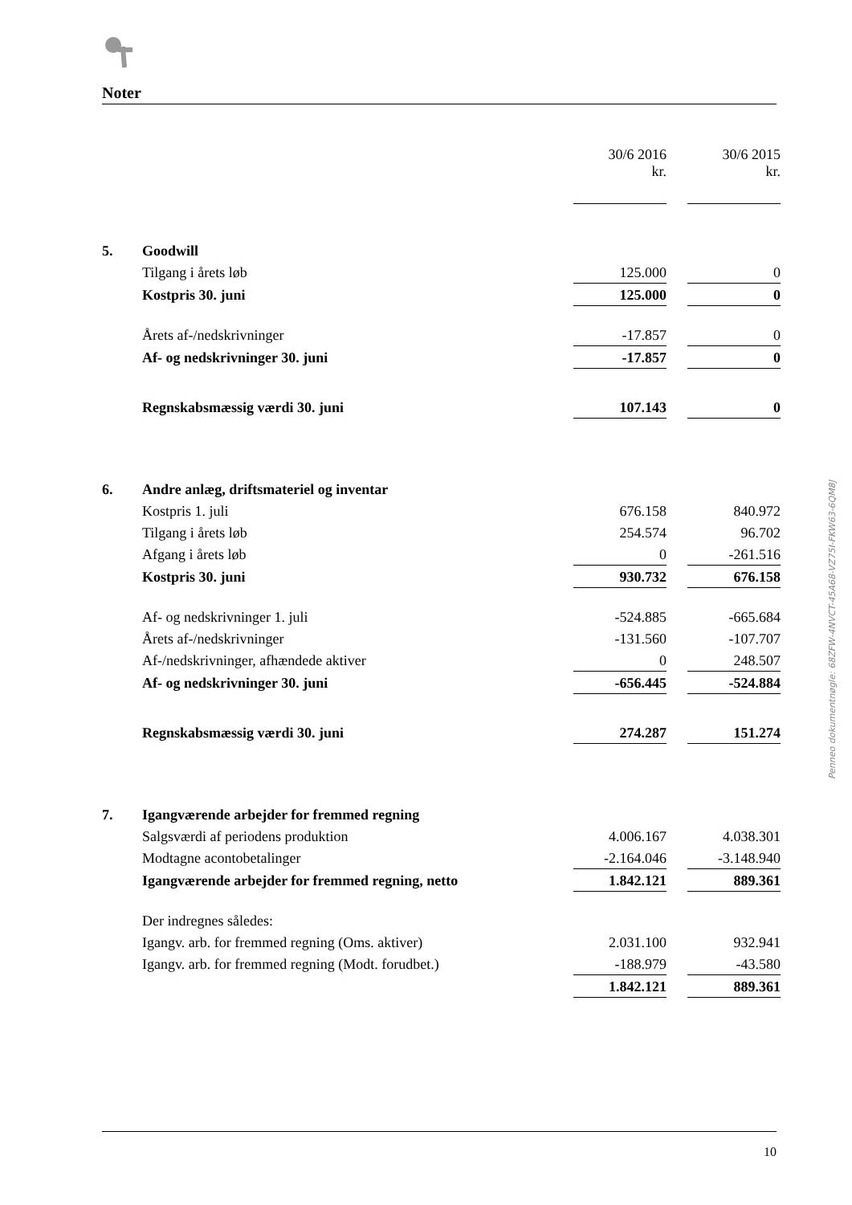Noter
| | | 30/6 2016 kr. | | 30/6 2015 kr. |
| 5. | Goodwill | | | |
| | Tilgang i årets løb | 125.000 | | 0 |
| | Kostpris 30. juni | 125.000 | | 0 |
| | Årets af-/nedskrivninger | -17.857 | | 0 |
| | Af- og nedskrivninger 30. juni | -17.857 | | 0 |
| | Regnskabsmæssig værdi 30. juni | 107.143 | | 0 |
| 6. | Andre anlæg, driftsmateriel og inventar | | | |
| | Kostpris 1. juli | 676.158 | | 840.972 |
| | Tilgang i årets løb | 254.574 | | 96.702 |
| | Afgang i årets løb | 0 | | -261.516 |
| | Kostpris 30. juni | 930.732 | | 676.158 |
| | Af- og nedskrivninger 1. juli | -524.885 | | -665.684 |
| | Årets af-/nedskrivninger | -131.560 | | -107.707 |
| | Af-/nedskrivninger, afhændede aktiver | 0 | | 248.507 |
| | Af- og nedskrivninger 30. juni | -656.445 | | -524.884 |
| | Regnskabsmæssig værdi 30. juni | 274.287 | | 151.274 |
| 7. | Igangværende arbejder for fremmed regning | | | |
| | Salgsværdi af periodens produktion | 4.006.167 | | 4.038.301 |
| | Modtagne acontobetalinger | -2.164.046 | | -3.148.940 |
| | Igangværende arbejder for fremmed regning, netto | 1.842.121 | | 889.361 |
| | Der indregnes således: | | | |
| | Igangv. arb. for fremmed regning (Oms. aktiver) | 2.031.100 | | 932.941 |
| | Igangv. arb. for fremmed regning (Modt. forudbet.) | -188.979 | | -43.580 |
| | | 1.842.121 | | 889.361 |
Penneo dokumentnøgle: 68ZFW-4NVCT-45A68-VZ75I-FKW63-6QM8J
10